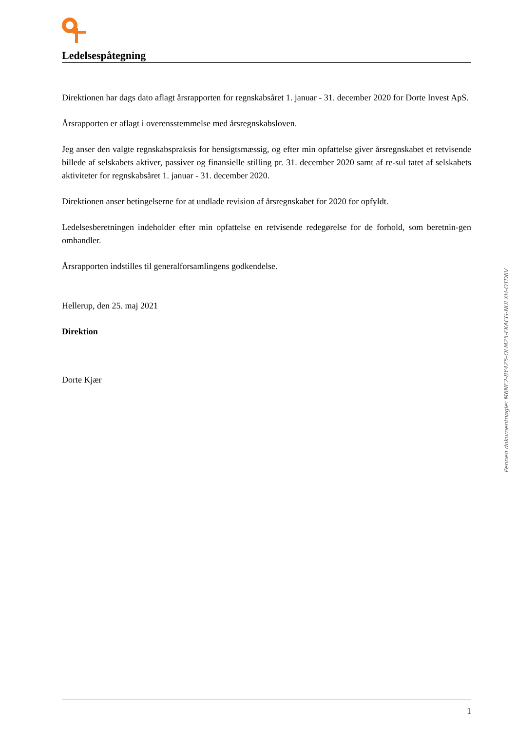Ledelsespåtegning
Direktionen har dags dato aflagt årsrapporten for regnskabsåret 1. januar - 31. december 2020 for Dorte Invest ApS.
Årsrapporten er aflagt i overensstemmelse med årsregnskabsloven.
Jeg anser den valgte regnskabspraksis for hensigtsmæssig, og efter min opfattelse giver årsregnskabet et retvisende billede af selskabets aktiver, passiver og finansielle stilling pr. 31. december 2020 samt af re-sul tatet af selskabets aktiviteter for regnskabsåret 1. januar - 31. december 2020.
Direktionen anser betingelserne for at undlade revision af årsregnskabet for 2020 for opfyldt.
Ledelsesberetningen indeholder efter min opfattelse en retvisende redegørelse for de forhold, som beretnin-gen omhandler.
Årsrapporten indstilles til generalforsamlingens godkendelse.
Hellerup, den 25. maj 2021
Direktion
Dorte Kjær
Penneo dokumentnøgle: M6NE2-8Y4Z5-OLM25-FKACG-NULXH-OTD6V
1